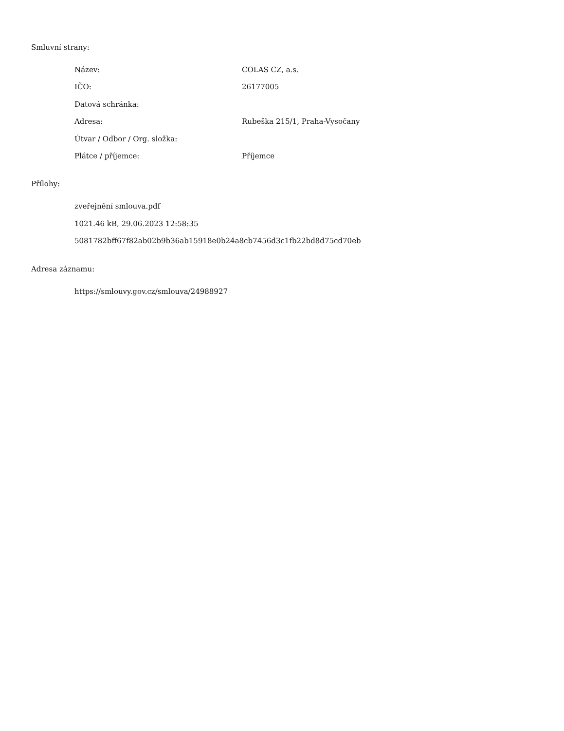Smluvní strany:
| Název: | COLAS CZ, a.s. |
| IČO: | 26177005 |
| Datová schránka: | |
| Adresa: | Rubeška 215/1, Praha-Vysočany |
| Útvar / Odbor / Org. složka: | |
| Plátce / příjemce: | Příjemce |
Přílohy:
zveřejnění smlouva.pdf
1021.46 kB, 29.06.2023 12:58:35
5081782bff67f82ab02b9b36ab15918e0b24a8cb7456d3c1fb22bd8d75cd70eb
Adresa záznamu:
https://smlouvy.gov.cz/smlouva/24988927